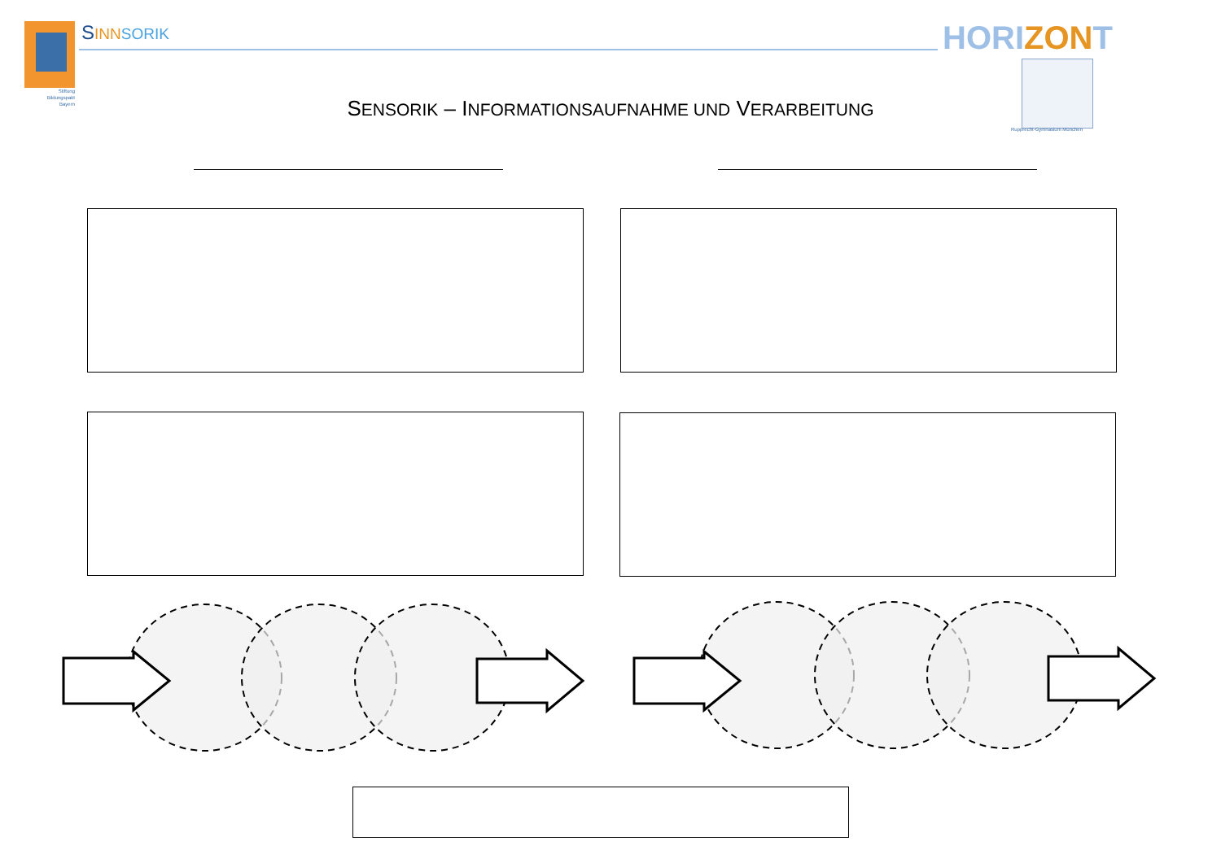Stiftung Bildungspakt Bayern
SINN SORIK HORIZONT
Rupprecht-Gymnasium München
SENSORIK – INFORMATIONSAUFNAHME UND VERARBEITUNG